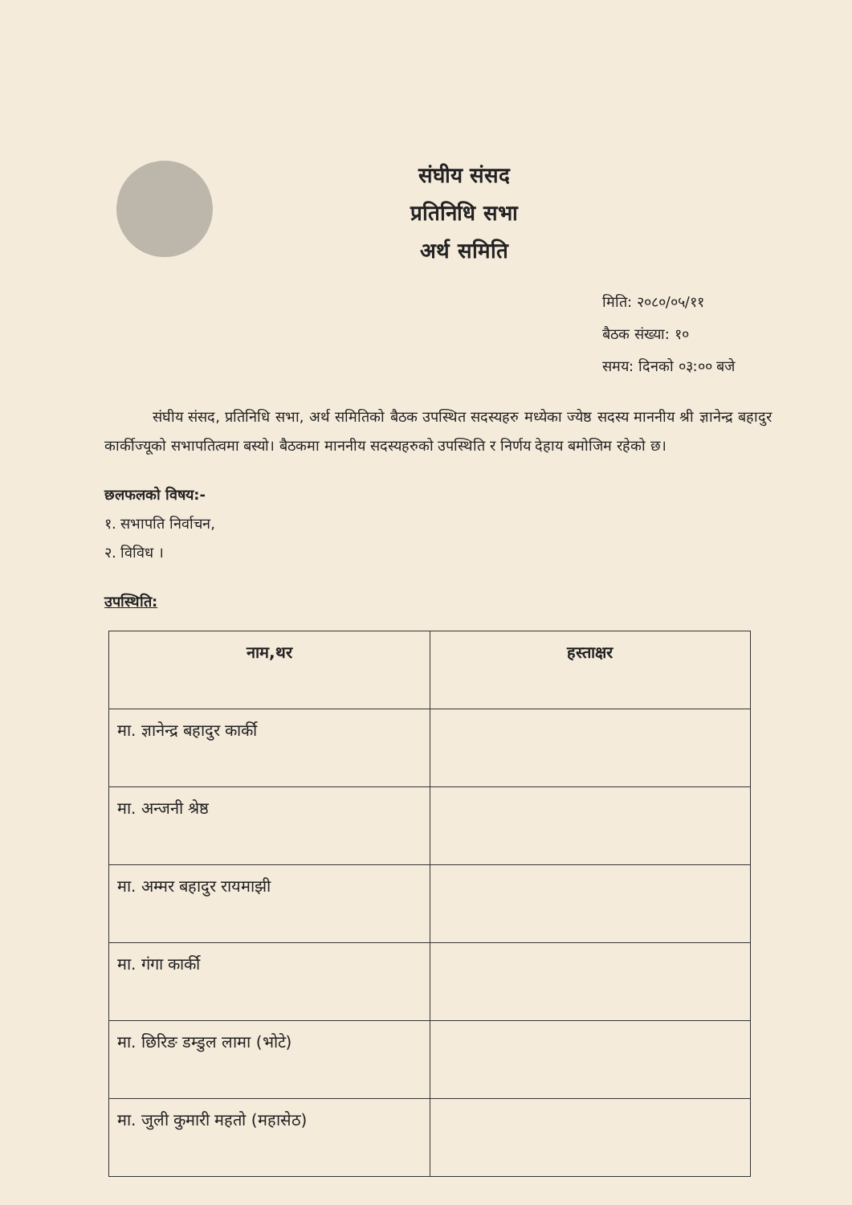संघीय संसद
प्रतिनिधि सभा
अर्थ समिति
मिति: २०८०/०५/११
बैठक संख्या: १०
समय: दिनको ०३:०० बजे
संघीय संसद, प्रतिनिधि सभा, अर्थ समितिको बैठक उपस्थित सदस्यहरु मध्येका ज्येष्ठ सदस्य माननीय श्री ज्ञानेन्द्र बहादुर कार्कीज्यूको सभापतित्वमा बस्यो। बैठकमा माननीय सदस्यहरुको उपस्थिति र निर्णय देहाय बमोजिम रहेको छ।
छलफलको विषय:-
१. सभापति निर्वाचन,
२. विविध ।
उपस्थिति:
| नाम,थर | हस्ताक्षर |
| --- | --- |
| मा. ज्ञानेन्द्र बहादुर कार्की | |
| मा. अन्जनी श्रेष्ठ | |
| मा. अम्मर बहादुर रायमाझी | |
| मा. गंगा कार्की | |
| मा. छिरिङ डम्डुल लामा (भोटे) | |
| मा. जुली कुमारी महतो (महासेठ) | |